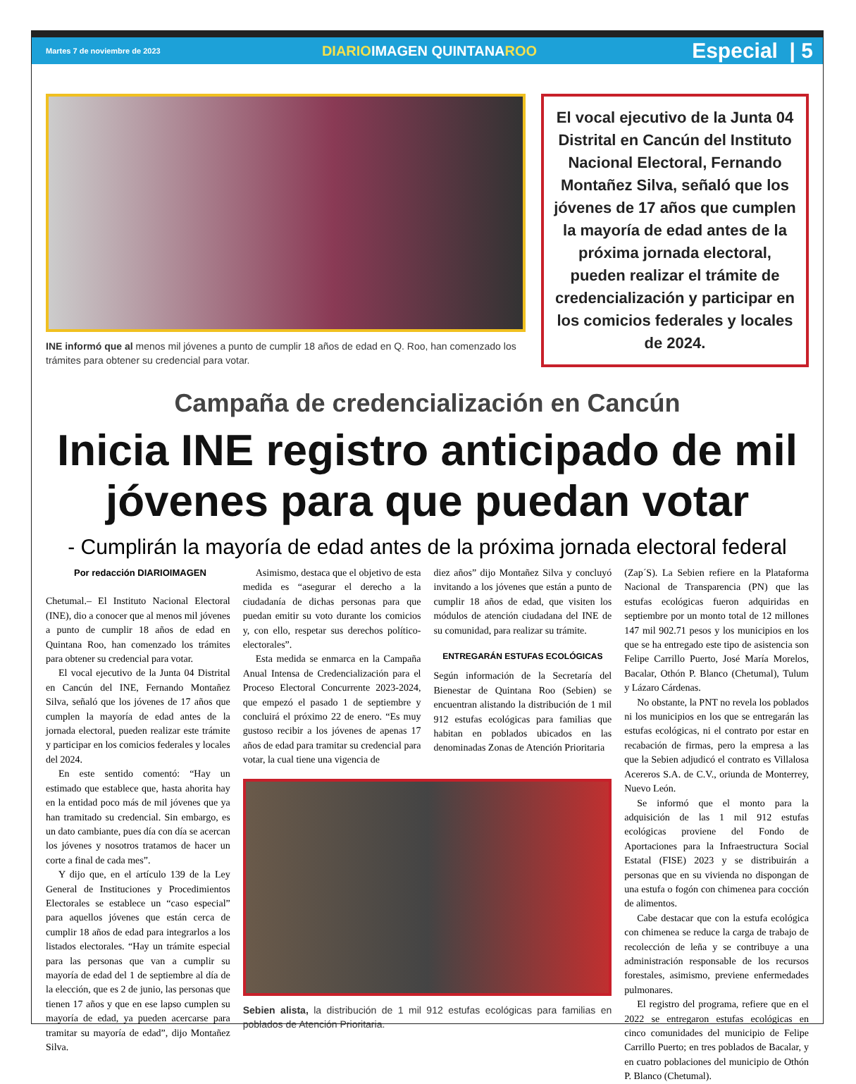Martes 7 de noviembre de 2023
DIARIOIMAGEN QUINTANAROO
Especial | 5
INE informó que al menos mil jóvenes a punto de cumplir 18 años de edad en Q. Roo, han comenzado los trámites para obtener su credencial para votar.
El vocal ejecutivo de la Junta 04 Distrital en Cancún del Instituto Nacional Electoral, Fernando Montañez Silva, señaló que los jóvenes de 17 años que cumplen la mayoría de edad antes de la próxima jornada electoral, pueden realizar el trámite de credencialización y participar en los comicios federales y locales de 2024.
Campaña de credencialización en Cancún
Inicia INE registro anticipado de mil jóvenes para que puedan votar
- Cumplirán la mayoría de edad antes de la próxima jornada electoral federal
Por redacción DIARIOIMAGEN
Chetumal.– El Instituto Nacional Electoral (INE), dio a conocer que al menos mil jóvenes a punto de cumplir 18 años de edad en Quintana Roo, han comenzado los trámites para obtener su credencial para votar.
El vocal ejecutivo de la Junta 04 Distrital en Cancún del INE, Fernando Montañez Silva, señaló que los jóvenes de 17 años que cumplen la mayoría de edad antes de la jornada electoral, pueden realizar este trámite y participar en los comicios federales y locales del 2024.
En este sentido comentó: “Hay un estimado que establece que, hasta ahorita hay en la entidad poco más de mil jóvenes que ya han tramitado su credencial. Sin embargo, es un dato cambiante, pues día con día se acercan los jóvenes y nosotros tratamos de hacer un corte a final de cada mes”.
Y dijo que, en el artículo 139 de la Ley General de Instituciones y Procedimientos Electorales se establece un “caso especial” para aquellos jóvenes que están cerca de cumplir 18 años de edad para integrarlos a los listados electorales. “Hay un trámite especial para las personas que van a cumplir su mayoría de edad del 1 de septiembre al día de la elección, que es 2 de junio, las personas que tienen 17 años y que en ese lapso cumplen su mayoría de edad, ya pueden acercarse para tramitar su mayoría de edad”, dijo Montañez Silva.
Asimismo, destaca que el objetivo de esta medida es “asegurar el derecho a la ciudadanía de dichas personas para que puedan emitir su voto durante los comicios y, con ello, respetar sus derechos político-electorales”.
Esta medida se enmarca en la Campaña Anual Intensa de Credencialización para el Proceso Electoral Concurrente 2023-2024, que empezó el pasado 1 de septiembre y concluirá el próximo 22 de enero. “Es muy gustoso recibir a los jóvenes de apenas 17 años de edad para tramitar su credencial para votar, la cual tiene una vigencia de
diez años” dijo Montañez Silva y concluyó invitando a los jóvenes que están a punto de cumplir 18 años de edad, que visiten los módulos de atención ciudadana del INE de su comunidad, para realizar su trámite.
ENTREGARÁN ESTUFAS ECOLÓGICAS
Según información de la Secretaría del Bienestar de Quintana Roo (Sebien) se encuentran alistando la distribución de 1 mil 912 estufas ecológicas para familias que habitan en poblados ubicados en las denominadas Zonas de Atención Prioritaria
Sebien alista, la distribución de 1 mil 912 estufas ecológicas para familias en poblados de Atención Prioritaria.
(Zap´S). La Sebien refiere en la Plataforma Nacional de Transparencia (PN) que las estufas ecológicas fueron adquiridas en septiembre por un monto total de 12 millones 147 mil 902.71 pesos y los municipios en los que se ha entregado este tipo de asistencia son Felipe Carrillo Puerto, José María Morelos, Bacalar, Othón P. Blanco (Chetumal), Tulum y Lázaro Cárdenas.
No obstante, la PNT no revela los poblados ni los municipios en los que se entregarán las estufas ecológicas, ni el contrato por estar en recabación de firmas, pero la empresa a las que la Sebien adjudicó el contrato es Villalosa Acereros S.A. de C.V., oriunda de Monterrey, Nuevo León.
Se informó que el monto para la adquisición de las 1 mil 912 estufas ecológicas proviene del Fondo de Aportaciones para la Infraestructura Social Estatal (FISE) 2023 y se distribuirán a personas que en su vivienda no dispongan de una estufa o fogón con chimenea para cocción de alimentos.
Cabe destacar que con la estufa ecológica con chimenea se reduce la carga de trabajo de recolección de leña y se contribuye a una administración responsable de los recursos forestales, asimismo, previene enfermedades pulmonares.
El registro del programa, refiere que en el 2022 se entregaron estufas ecológicas en cinco comunidades del municipio de Felipe Carrillo Puerto; en tres poblados de Bacalar, y en cuatro poblaciones del municipio de Othón P. Blanco (Chetumal).